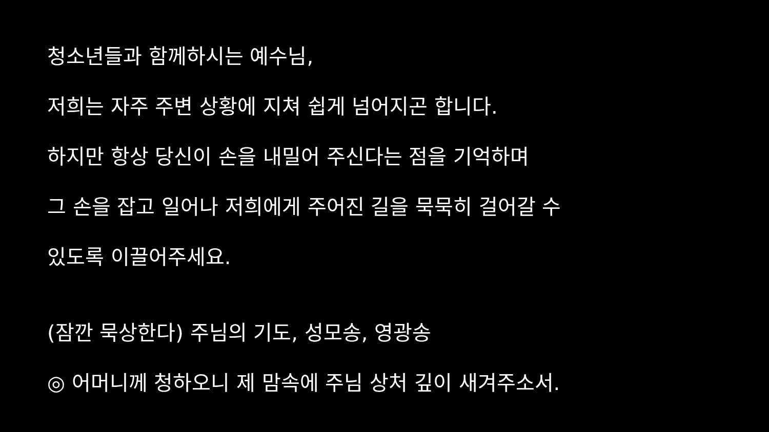청소년들과 함께하시는 예수님,
저희는 자주 주변 상황에 지쳐 쉽게 넘어지곤 합니다.
하지만 항상 당신이 손을 내밀어 주신다는 점을 기억하며
그 손을 잡고 일어나 저희에게 주어진 길을 묵묵히 걸어갈 수
있도록 이끌어주세요.
(잠깐 묵상한다) 주님의 기도, 성모송, 영광송
◎ 어머니께 청하오니 제 맘속에 주님 상처 깊이 새겨주소서.